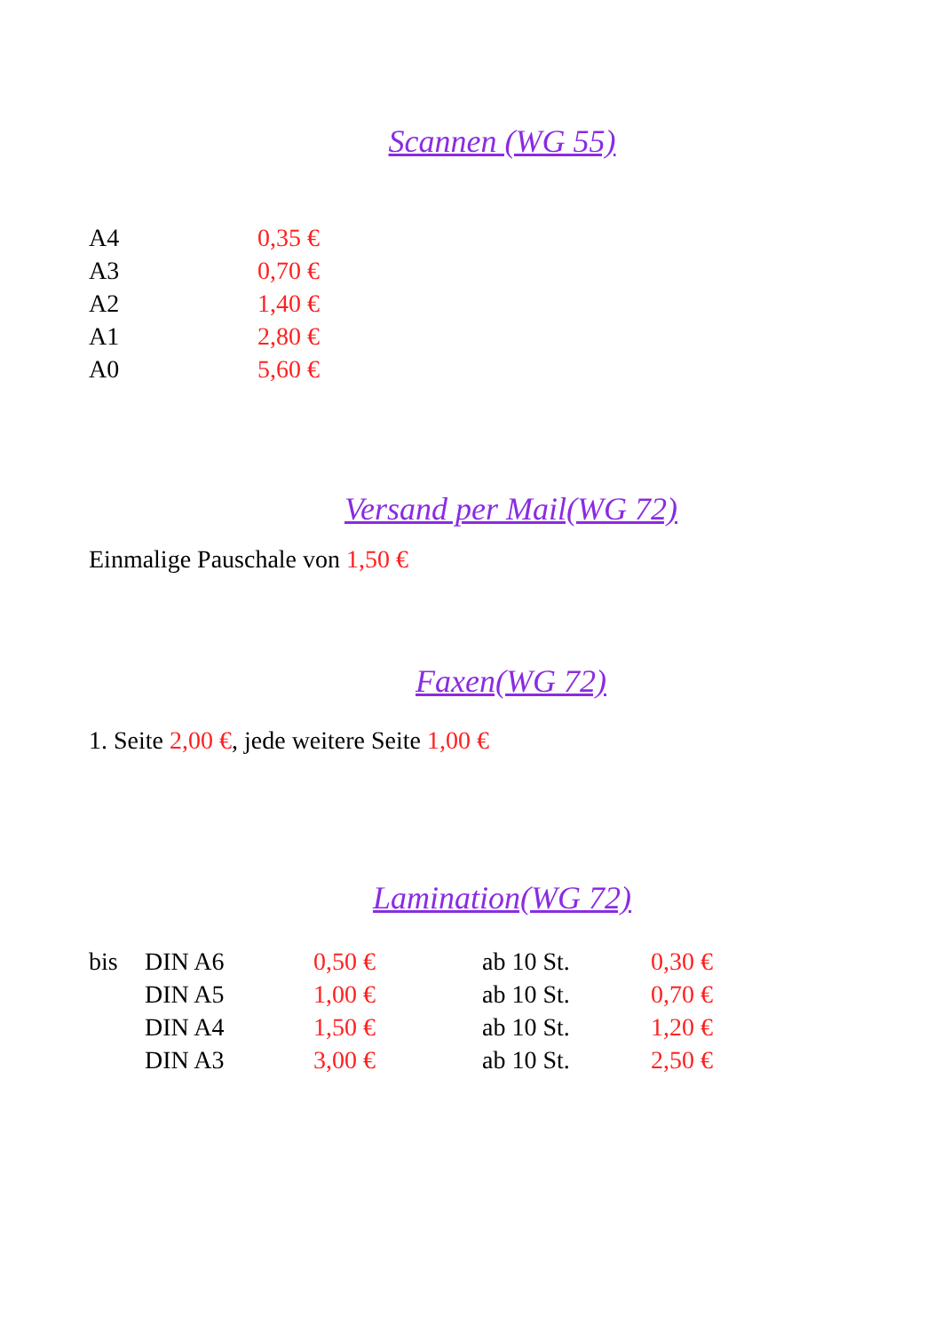Scannen (WG 55)
| A4 | 0,35 € |
| A3 | 0,70 € |
| A2 | 1,40 € |
| A1 | 2,80 € |
| A0 | 5,60 € |
Versand per Mail(WG 72)
Einmalige Pauschale von 1,50 €
Faxen(WG 72)
1. Seite 2,00 €, jede weitere Seite 1,00 €
Lamination(WG 72)
| bis | DIN A6 | 0,50 € | ab 10 St. | 0,30 € |
| | DIN A5 | 1,00 € | ab 10 St. | 0,70 € |
| | DIN A4 | 1,50 € | ab 10 St. | 1,20 € |
| | DIN A3 | 3,00 € | ab 10 St. | 2,50 € |